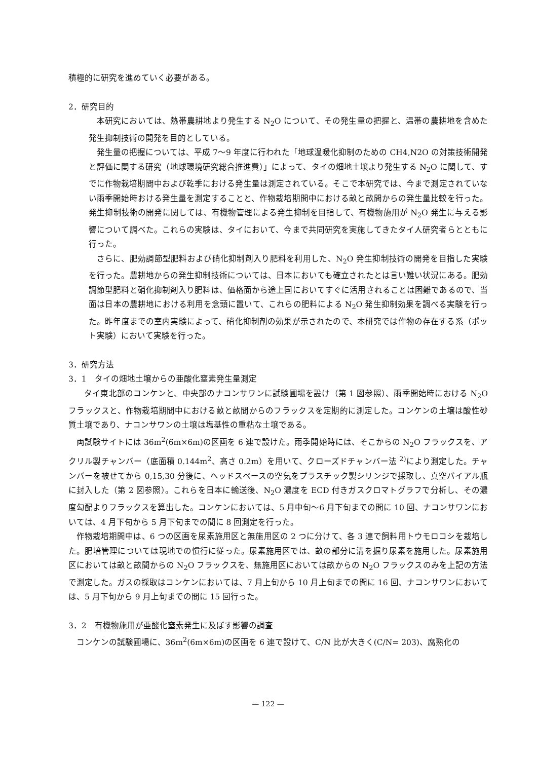積極的に研究を進めていく必要がある。
2．研究目的
本研究においては、熱帯農耕地より発生する N<sub>2</sub>O について、その発生量の把握と、温帯の農耕地を含めた発生抑制技術の開発を目的としている。
発生量の把握については、平成 7～9 年度に行われた「地球温暖化抑制のための CH4,N2O の対策技術開発と評価に関する研究（地球環境研究総合推進費）」によって、タイの畑地土壌より発生する N<sub>2</sub>O に関して、すでに作物栽培期間中および乾季における発生量は測定されている。そこで本研究では、今まで測定されていない雨季開始時おける発生量を測定することと、作物栽培期間中における畝と畝間からの発生量比較を行った。発生抑制技術の開発に関しては、有機物管理による発生抑制を目指して、有機物施用が N<sub>2</sub>O 発生に与える影響について調べた。これらの実験は、タイにおいて、今まで共同研究を実施してきたタイ人研究者らとともに行った。
さらに、肥効調節型肥料および硝化抑制剤入り肥料を利用した、N<sub>2</sub>O 発生抑制技術の開発を目指した実験を行った。農耕地からの発生抑制技術については、日本においても確立されたとは言い難い状況にある。肥効調節型肥料と硝化抑制剤入り肥料は、価格面から途上国においてすぐに活用されることは困難であるので、当面は日本の農耕地における利用を念頭に置いて、これらの肥料による N<sub>2</sub>O 発生抑制効果を調べる実験を行った。昨年度までの室内実験によって、硝化抑制剤の効果が示されたので、本研究では作物の存在する系（ポット実験）において実験を行った。
3．研究方法
3．1　タイの畑地土壌からの亜酸化窒素発生量測定
タイ東北部のコンケンと、中央部のナコンサワンに試験圃場を設け（第 1 図参照）、雨季開始時における N<sub>2</sub>O フラックスと、作物栽培期間中における畝と畝間からのフラックスを定期的に測定した。コンケンの土壌は酸性砂質土壌であり、ナコンサワンの土壌は塩基性の重粘な土壌である。
両試験サイトには 36m<sup>2</sup>(6m×6m)の区画を 6 連で設けた。雨季開始時には、そこからの N<sub>2</sub>O フラックスを、アクリル製チャンバー（底面積 0.144m<sup>2</sup>、高さ 0.2m）を用いて、クローズドチャンバー法 <sup>2)</sup>により測定した。チャンバーを被せてから 0,15,30 分後に、ヘッドスペースの空気をプラスチック製シリンジで採取し、真空バイアル瓶に封入した（第 2 図参照）。これらを日本に輸送後、N<sub>2</sub>O 濃度を ECD 付きガスクロマトグラフで分析し、その濃度勾配よりフラックスを算出した。コンケンにおいては、5 月中旬～6 月下旬までの間に 10 回、ナコンサワンにおいては、4 月下旬から 5 月下旬までの間に 8 回測定を行った。
作物栽培期間中は、6 つの区画を尿素施用区と無施用区の 2 つに分けて、各 3 連で飼料用トウモロコシを栽培した。肥培管理については現地での慣行に従った。尿素施用区では、畝の部分に溝を掘り尿素を施用した。尿素施用区においては畝と畝間からの N<sub>2</sub>O フラックスを、無施用区においては畝からの N<sub>2</sub>O フラックスのみを上記の方法で測定した。ガスの採取はコンケンにおいては、7 月上旬から 10 月上旬までの間に 16 回、ナコンサワンにおいては、5 月下旬から 9 月上旬までの間に 15 回行った。
3．2　有機物施用が亜酸化窒素発生に及ぼす影響の調査
コンケンの試験圃場に、36m<sup>2</sup>(6m×6m)の区画を 6 連で設けて、C/N 比が大きく(C/N= 203)、腐熟化の
— 122 —